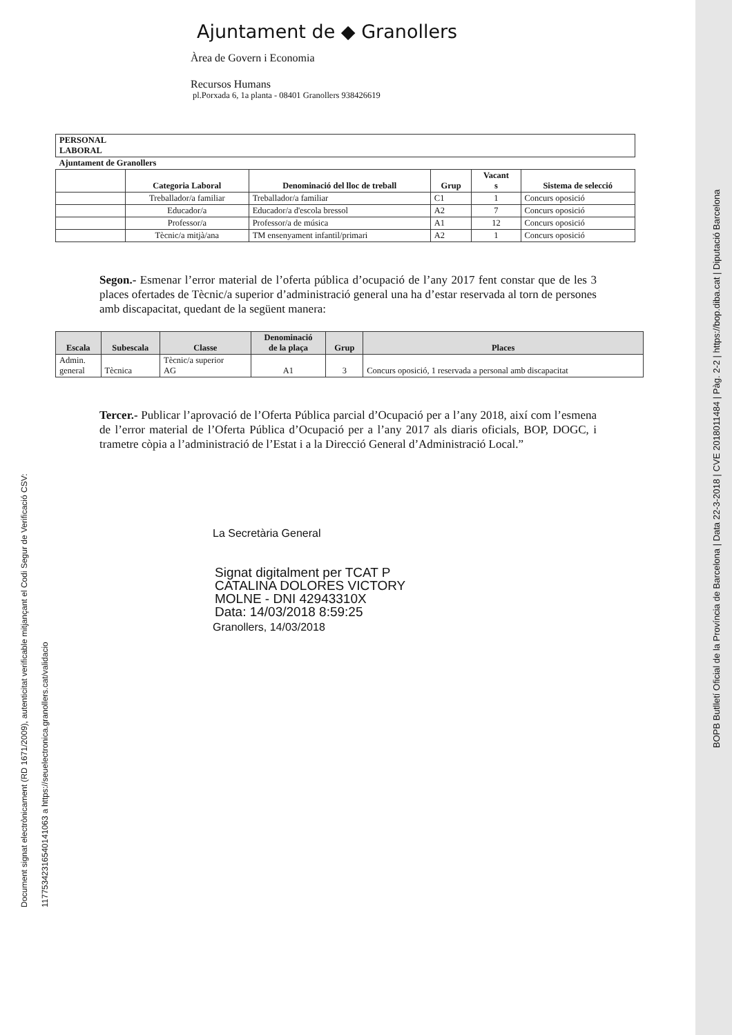Ajuntament de ◆ Granollers
Àrea de Govern i Economia
Recursos Humans
pl.Porxada 6, 1a planta - 08401 Granollers 938426619
| PERSONAL LABORAL | | | | | |
| --- | --- | --- | --- | --- | --- |
| Ajuntament de Granollers | | | | | |
| | Categoria Laboral | Denominació del lloc de treball | Grup | Vacant s | Sistema de selecció |
| | Treballador/a familiar | Treballador/a familiar | C1 | 1 | Concurs oposició |
| | Educador/a | Educador/a d'escola bressol | A2 | 7 | Concurs oposició |
| | Professor/a | Professor/a de música | A1 | 12 | Concurs oposició |
| | Tècnic/a mitjà/ana | TM ensenyament infantil/primari | A2 | 1 | Concurs oposició |
Segon.- Esmenar l’error material de l’oferta pública d’ocupació de l’any 2017 fent constar que de les 3 places ofertades de Tècnic/a superior d’administració general una ha d’estar reservada al torn de persones amb discapacitat, quedant de la següent manera:
| Escala | Subescala | Classe | Denominació de la plaça | Grup | Places |
| --- | --- | --- | --- | --- | --- |
| Admin. general | Tècnica | Tècnic/a superior AG | A1 | 3 | Concurs oposició, 1 reservada a personal amb discapacitat |
Tercer.- Publicar l’aprovació de l’Oferta Pública parcial d’Ocupació per a l’any 2018, així com l’esmena de l’error material de l’Oferta Pública d’Ocupació per a l’any 2017 als diaris oficials, BOP, DOGC, i trametre còpia a l’administració de l’Estat i a la Direcció General d’Administració Local.”
La Secretària General
Signat digitalment per TCAT P
CATALINA DOLORES VICTORY
MOLNE - DNI 42943310X
Data: 14/03/2018 8:59:25
Granollers, 14/03/2018
Document signat electrònicament (RD 1671/2009), autenticitat verificable mitjançant el Codi Segur de Verificació CSV:
11775342316540141063 a https://seuelectronica.granollers.cat/validacio
BOPB Butlletí Oficial de la Província de Barcelona | Data 22-3-2018 | CVE 2018011484 | Pàg. 2-2 | https://bop.diba.cat | Diputació Barcelona